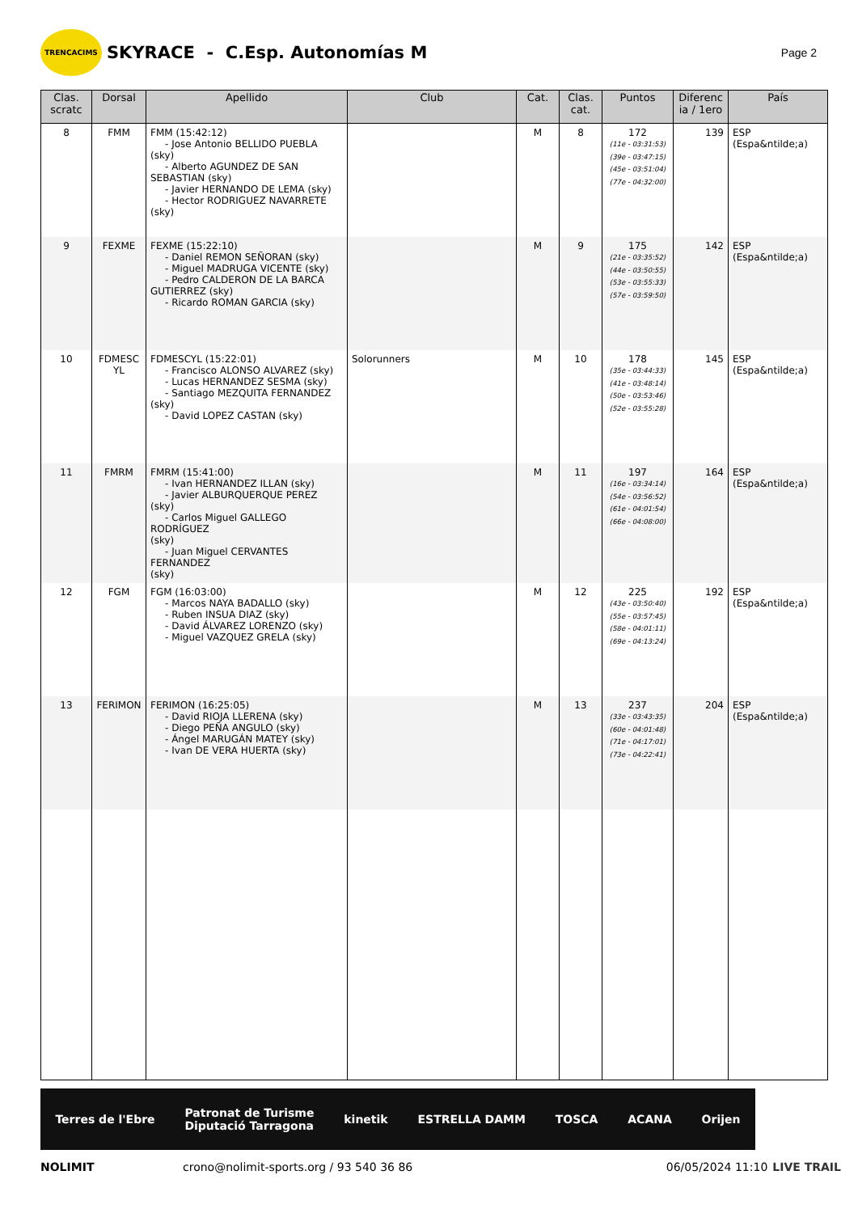TRENCACIMS
SKYRACE - C.Esp. Autonomías M
Page 2
| Clas. scratc | Dorsal | Apellido | Club | Cat. | Clas. cat. | Puntos | Diferenc ia / 1ero | País |
| --- | --- | --- | --- | --- | --- | --- | --- | --- |
| 8 | FMM | FMM (15:42:12) - Jose Antonio BELLIDO PUEBLA (sky) - Alberto AGUNDEZ DE SAN SEBASTIAN (sky) - Javier HERNANDO DE LEMA (sky) - Hector RODRIGUEZ NAVARRETE (sky) | | M | 8 | 172 (11e - 03:31:53) (39e - 03:47:15) (45e - 03:51:04) (77e - 04:32:00) | 139 | ESP (Espa&ntilde;a) |
| 9 | FEXME | FEXME (15:22:10) - Daniel REMON SEÑORAN (sky) - Miguel MADRUGA VICENTE (sky) - Pedro CALDERON DE LA BARCA GUTIERREZ (sky) - Ricardo ROMAN GARCIA (sky) | | M | 9 | 175 (21e - 03:35:52) (44e - 03:50:55) (53e - 03:55:33) (57e - 03:59:50) | 142 | ESP (Espa&ntilde;a) |
| 10 | FDMESC YL | FDMESCYL (15:22:01) - Francisco ALONSO ALVAREZ (sky) - Lucas HERNANDEZ SESMA (sky) - Santiago MEZQUITA FERNANDEZ (sky) - David LOPEZ CASTAN (sky) | Solorunners | M | 10 | 178 (35e - 03:44:33) (41e - 03:48:14) (50e - 03:53:46) (52e - 03:55:28) | 145 | ESP (Espa&ntilde;a) |
| 11 | FMRM | FMRM (15:41:00) - Ivan HERNANDEZ ILLAN (sky) - Javier ALBURQUERQUE PEREZ (sky) - Carlos Miguel GALLEGO RODRÍGUEZ (sky) - Juan Miguel CERVANTES FERNANDEZ (sky) | | M | 11 | 197 (16e - 03:34:14) (54e - 03:56:52) (61e - 04:01:54) (66e - 04:08:00) | 164 | ESP (Espa&ntilde;a) |
| 12 | FGM | FGM (16:03:00) - Marcos NAYA BADALLO (sky) - Ruben INSUA DIAZ (sky) - David ÁLVAREZ LORENZO (sky) - Miguel VAZQUEZ GRELA (sky) | | M | 12 | 225 (43e - 03:50:40) (55e - 03:57:45) (58e - 04:01:11) (69e - 04:13:24) | 192 | ESP (Espa&ntilde;a) |
| 13 | FERIMON | FERIMON (16:25:05) - David RIOJA LLERENA (sky) - Diego PEÑA ANGULO (sky) - Ángel MARUGÁN MATEY (sky) - Ivan DE VERA HUERTA (sky) | | M | 13 | 237 (33e - 03:43:35) (60e - 04:01:48) (71e - 04:17:01) (73e - 04:22:41) | 204 | ESP (Espa&ntilde;a) |
Terres de l'Ebre Patronat de Turisme
Diputació Tarragona kinetik ESTRELLA DAMM TOSCA ACANA Orijen
NOLIMIT crono@nolimit-sports.org / 93 540 36 86 06/05/2024 11:10 LIVE TRAIL